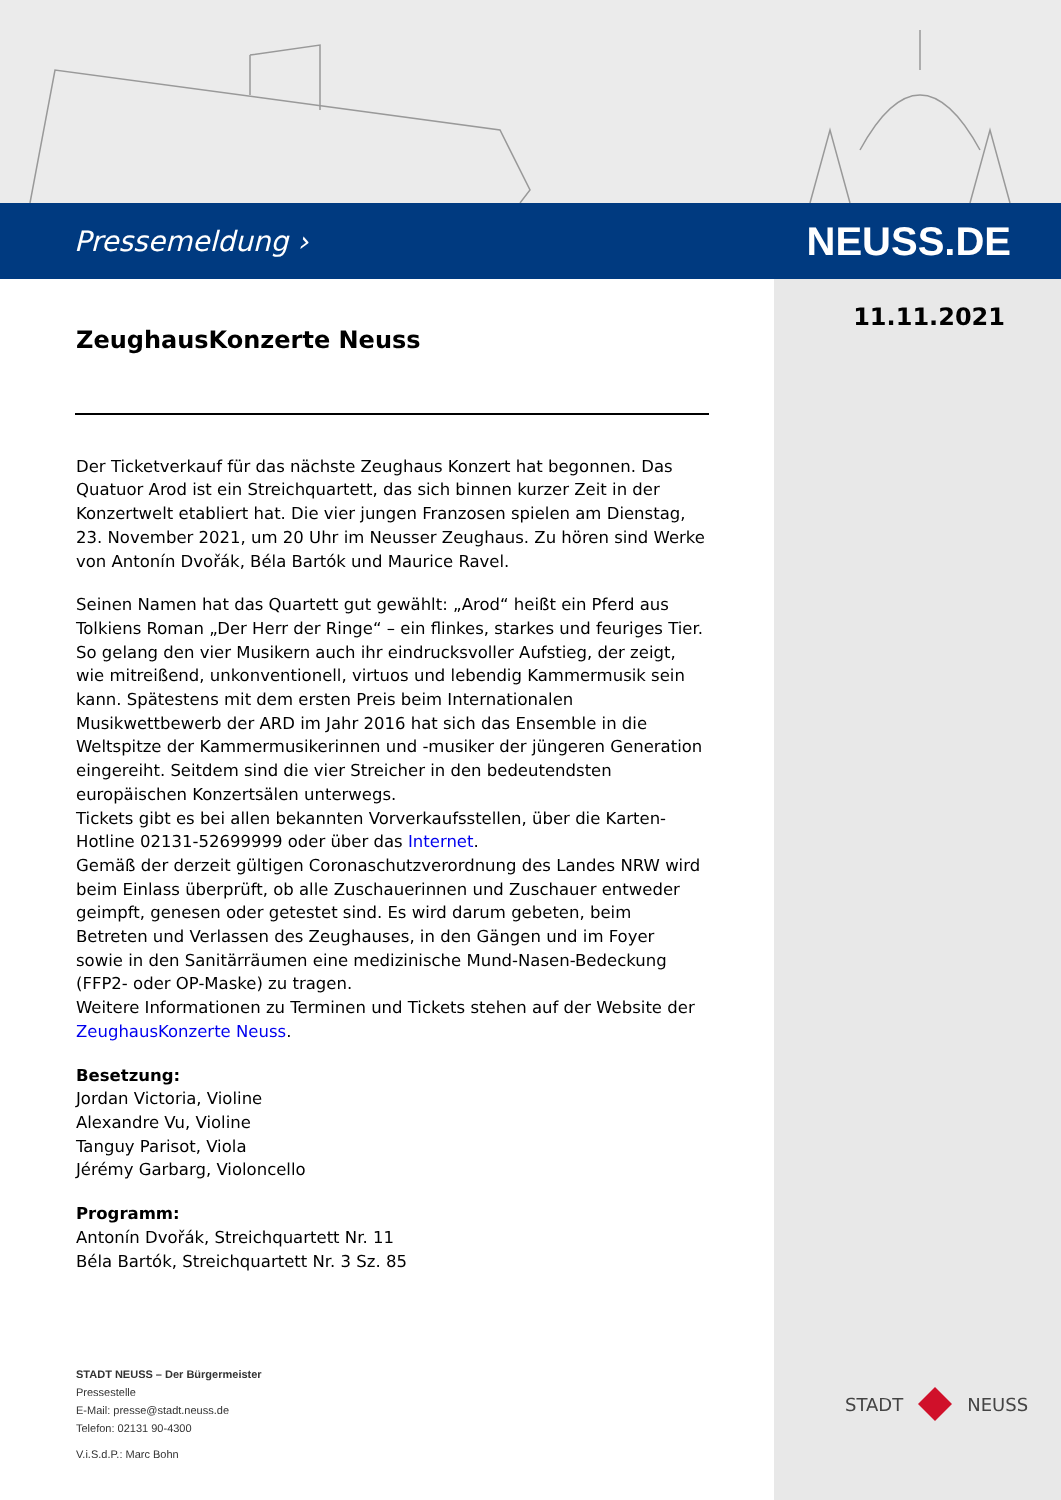Pressemeldung › NEUSS.DE
11.11.2021
ZeughausKonzerte Neuss
Der Ticketverkauf für das nächste Zeughaus Konzert hat begonnen. Das Quatuor Arod ist ein Streichquartett, das sich binnen kurzer Zeit in der Konzertwelt etabliert hat. Die vier jungen Franzosen spielen am Dienstag, 23. November 2021, um 20 Uhr im Neusser Zeughaus. Zu hören sind Werke von Antonín Dvořák, Béla Bartók und Maurice Ravel.
Seinen Namen hat das Quartett gut gewählt: „Arod“ heißt ein Pferd aus Tolkiens Roman „Der Herr der Ringe“ – ein flinkes, starkes und feuriges Tier. So gelang den vier Musikern auch ihr eindrucksvoller Aufstieg, der zeigt, wie mitreißend, unkonventionell, virtuos und lebendig Kammermusik sein kann. Spätestens mit dem ersten Preis beim Internationalen Musikwettbewerb der ARD im Jahr 2016 hat sich das Ensemble in die Weltspitze der Kammermusikerinnen und -musiker der jüngeren Generation eingereiht. Seitdem sind die vier Streicher in den bedeutendsten europäischen Konzertsälen unterwegs.
Tickets gibt es bei allen bekannten Vorverkaufsstellen, über die Karten-Hotline 02131-52699999 oder über das Internet.
Gemäß der derzeit gültigen Coronaschutzverordnung des Landes NRW wird beim Einlass überprüft, ob alle Zuschauerinnen und Zuschauer entweder geimpft, genesen oder getestet sind. Es wird darum gebeten, beim Betreten und Verlassen des Zeughauses, in den Gängen und im Foyer sowie in den Sanitärräumen eine medizinische Mund-Nasen-Bedeckung (FFP2- oder OP-Maske) zu tragen.
Weitere Informationen zu Terminen und Tickets stehen auf der Website der ZeughausKonzerte Neuss.
Besetzung:
Jordan Victoria, Violine
Alexandre Vu, Violine
Tanguy Parisot, Viola
Jérémy Garbarg, Violoncello
Programm:
Antonín Dvořák, Streichquartett Nr. 11
Béla Bartók, Streichquartett Nr. 3 Sz. 85
STADT NEUSS – Der Bürgermeister
Pressestelle
E-Mail: presse@stadt.neuss.de
Telefon: 02131 90-4300
V.i.S.d.P.: Marc Bohn
STADT NEUSS